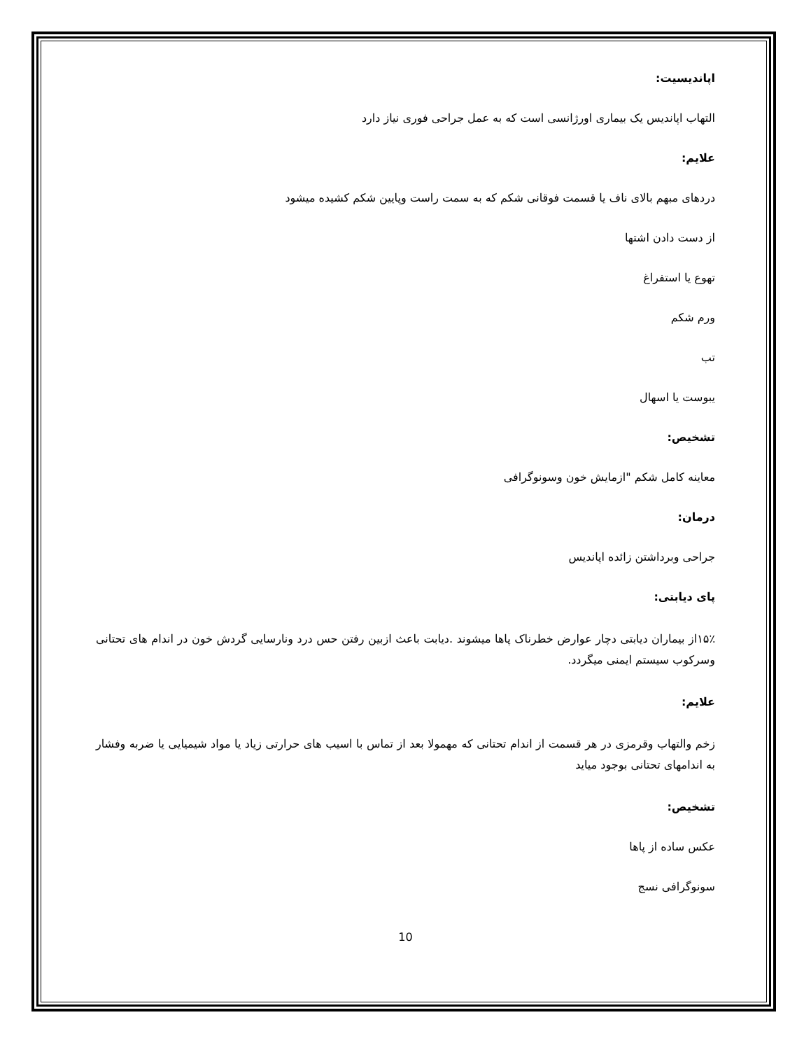اپاندیسیت:
التهاب اپاندیس یک بیماری اورژانسی است که به عمل جراحی فوری نیاز دارد
علایم:
دردهای مبهم بالای ناف یا قسمت فوقانی شکم که به سمت راست وپایین شکم کشیده میشود
از دست دادن اشتها
تهوع یا استفراغ
ورم شکم
تب
یبوست یا اسهال
تشخیص:
معاینه کامل شکم "ازمایش خون وسونوگرافی
درمان:
جراحی وبرداشتن زائده اپاندیس
پای دیابتی:
۱۵٪از بیماران دیابتی دچار عوارض خطرناک پاها میشوند .دیابت باعث ازبین رفتن حس درد ونارسایی گردش خون در اندام های تحتانی وسرکوب سیستم ایمنی میگردد.
علایم:
زخم والتهاب وقرمزی در هر قسمت از اندام تحتانی که مهمولا بعد از تماس با اسیب های حرارتی زیاد یا مواد شیمیایی یا ضربه وفشار به اندامهای تحتانی بوجود میاید
تشخیص:
عکس ساده از پاها
سونوگرافی نسج
10